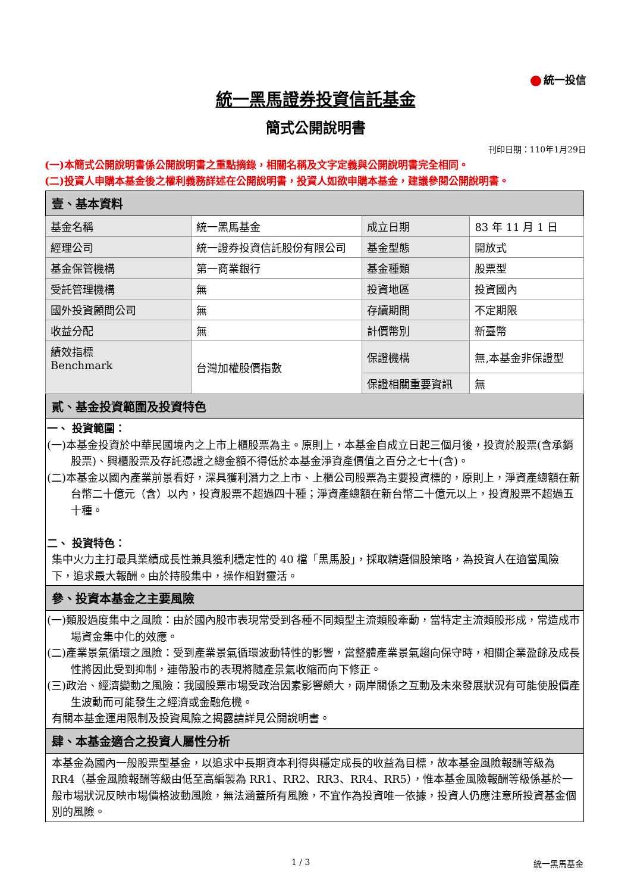統一投信
統一黑馬證券投資信託基金
簡式公開說明書
刊印日期：110年1月29日
(一)本簡式公開說明書係公開說明書之重點摘錄，相關名稱及文字定義與公開說明書完全相同。
(二)投資人申購本基金後之權利義務詳述在公開說明書，投資人如欲申購本基金，建議參閱公開說明書。
| 壹、基本資料 | | | |
| 基金名稱 | 統一黑馬基金 | 成立日期 | 83 年 11 月 1 日 |
| 經理公司 | 統一證券投資信託股份有限公司 | 基金型態 | 開放式 |
| 基金保管機構 | 第一商業銀行 | 基金種類 | 股票型 |
| 受託管理機構 | 無 | 投資地區 | 投資國內 |
| 國外投資顧問公司 | 無 | 存續期間 | 不定期限 |
| 收益分配 | 無 | 計價幣別 | 新臺幣 |
| 績效指標 Benchmark | 台灣加權股價指數 | 保證機構 | 無,本基金非保證型 |
| | | 保證相關重要資訊 | 無 |
| 貳、基金投資範圍及投資特色 | | | |
| 一、 投資範圍： (一)本基金投資於中華民國境內之上市上櫃股票為主。原則上，本基金自成立日起三個月後，投資於股票(含承銷股票)、興櫃股票及存託憑證之總金額不得低於本基金淨資產價值之百分之七十(含)。 (二)本基金以國內產業前景看好，深具獲利潛力之上市、上櫃公司股票為主要投資標的，原則上，淨資產總額在新台幣二十億元（含）以內，投資股票不超過四十種；淨資產總額在新台幣二十億元以上，投資股票不超過五十種。 二、 投資特色： 集中火力主打最具業績成長性兼具獲利穩定性的 40 檔「黑馬股」，採取精選個股策略，為投資人在適當風險下，追求最大報酬。由於持股集中，操作相對靈活。 | | | |
| 參、投資本基金之主要風險 | | | |
| (一)類股過度集中之風險：由於國內股市表現常受到各種不同類型主流類股牽動，當特定主流類股形成，常造成市場資金集中化的效應。 (二)產業景氣循環之風險：受到產業景氣循環波動特性的影響，當整體產業景氣趨向保守時，相關企業盈餘及成長性將因此受到抑制，連帶股市的表現將隨產景氣收縮而向下修正。 (三)政治、經濟變動之風險：我國股票市場受政治因素影響頗大，兩岸關係之互動及未來發展狀況有可能使股價產生波動而可能發生之經濟或金融危機。 有關本基金運用限制及投資風險之揭露請詳見公開說明書。 | | | |
| 肆、本基金適合之投資人屬性分析 | | | |
| 本基金為國內一般股票型基金，以追求中長期資本利得與穩定成長的收益為目標，故本基金風險報酬等級為 RR4（基金風險報酬等級由低至高編製為 RR1、RR2、RR3、RR4、RR5），惟本基金風險報酬等級係基於一般市場狀況反映市場價格波動風險，無法涵蓋所有風險，不宜作為投資唯一依據，投資人仍應注意所投資基金個別的風險。 | | | |
1 / 3 統一黑馬基金